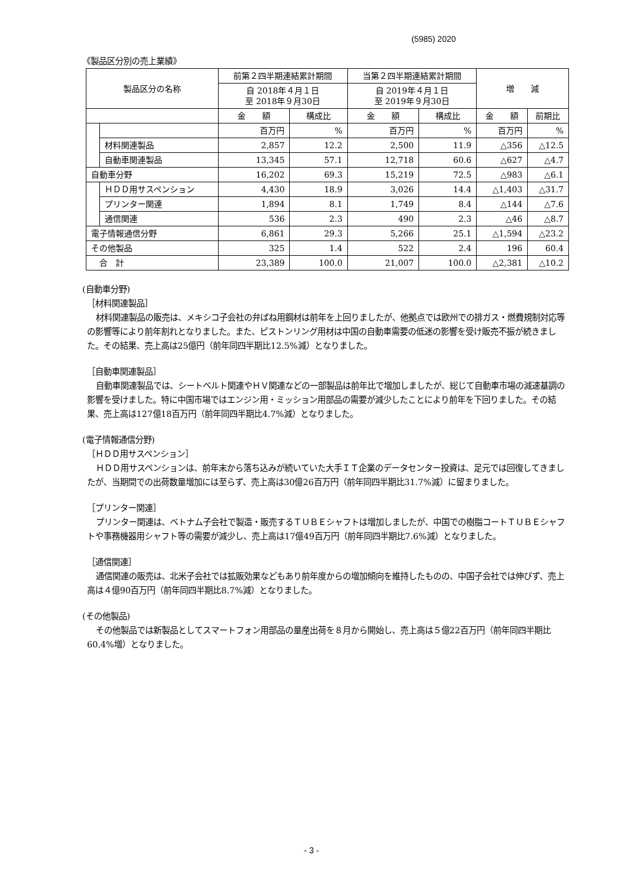(5985) 2020
《製品区分別の売上業績》
| 製品区分の名称 | | 前第２四半期連結累計期間 | | 当第２四半期連結累計期間 | | 増 減 | |
| --- | --- | --- | --- | --- | --- | --- | --- |
| | | 自 2018年４月１日 至 2018年９月30日 | | 自 2019年４月１日 至 2019年９月30日 | | | |
| | | 金 額 | 構成比 | 金 額 | 構成比 | 金 額 | 前期比 |
| | | 百万円 | % | 百万円 | % | 百万円 | % |
| | 材料関連製品 | 2,857 | 12.2 | 2,500 | 11.9 | △356 | △12.5 |
| | 自動車関連製品 | 13,345 | 57.1 | 12,718 | 60.6 | △627 | △4.7 |
| 自動車分野 | | 16,202 | 69.3 | 15,219 | 72.5 | △983 | △6.1 |
| | ＨＤＤ用サスペンション | 4,430 | 18.9 | 3,026 | 14.4 | △1,403 | △31.7 |
| | プリンター関連 | 1,894 | 8.1 | 1,749 | 8.4 | △144 | △7.6 |
| | 通信関連 | 536 | 2.3 | 490 | 2.3 | △46 | △8.7 |
| 電子情報通信分野 | | 6,861 | 29.3 | 5,266 | 25.1 | △1,594 | △23.2 |
| その他製品 | | 325 | 1.4 | 522 | 2.4 | 196 | 60.4 |
| 合 計 | | 23,389 | 100.0 | 21,007 | 100.0 | △2,381 | △10.2 |
(自動車分野)
［材料関連製品］
材料関連製品の販売は、メキシコ子会社の弁ばね用鋼材は前年を上回りましたが、他拠点では欧州での排ガス・燃費規制対応等の影響等により前年割れとなりました。また、ピストンリング用材は中国の自動車需要の低迷の影響を受け販売不振が続きました。その結果、売上高は25億円（前年同四半期比12.5%減）となりました。
［自動車関連製品］
自動車関連製品では、シートベルト関連やＨＶ関連などの一部製品は前年比で増加しましたが、総じて自動車市場の減速基調の影響を受けました。特に中国市場ではエンジン用・ミッション用部品の需要が減少したことにより前年を下回りました。その結果、売上高は127億18百万円（前年同四半期比4.7%減）となりました。
(電子情報通信分野)
［ＨＤＤ用サスペンション］
ＨＤＤ用サスペンションは、前年末から落ち込みが続いていた大手ＩＴ企業のデータセンター投資は、足元では回復してきましたが、当期間での出荷数量増加には至らず、売上高は30億26百万円（前年同四半期比31.7%減）に留まりました。
［プリンター関連］
プリンター関連は、ベトナム子会社で製造・販売するＴＵＢＥシャフトは増加しましたが、中国での樹脂コートＴＵＢＥシャフトや事務機器用シャフト等の需要が減少し、売上高は17億49百万円（前年同四半期比7.6%減）となりました。
［通信関連］
通信関連の販売は、北米子会社では拡販効果などもあり前年度からの増加傾向を維持したものの、中国子会社では伸びず、売上高は４億90百万円（前年同四半期比8.7%減）となりました。
(その他製品)
その他製品では新製品としてスマートフォン用部品の量産出荷を８月から開始し、売上高は５億22百万円（前年同四半期比60.4%増）となりました。
- 3 -